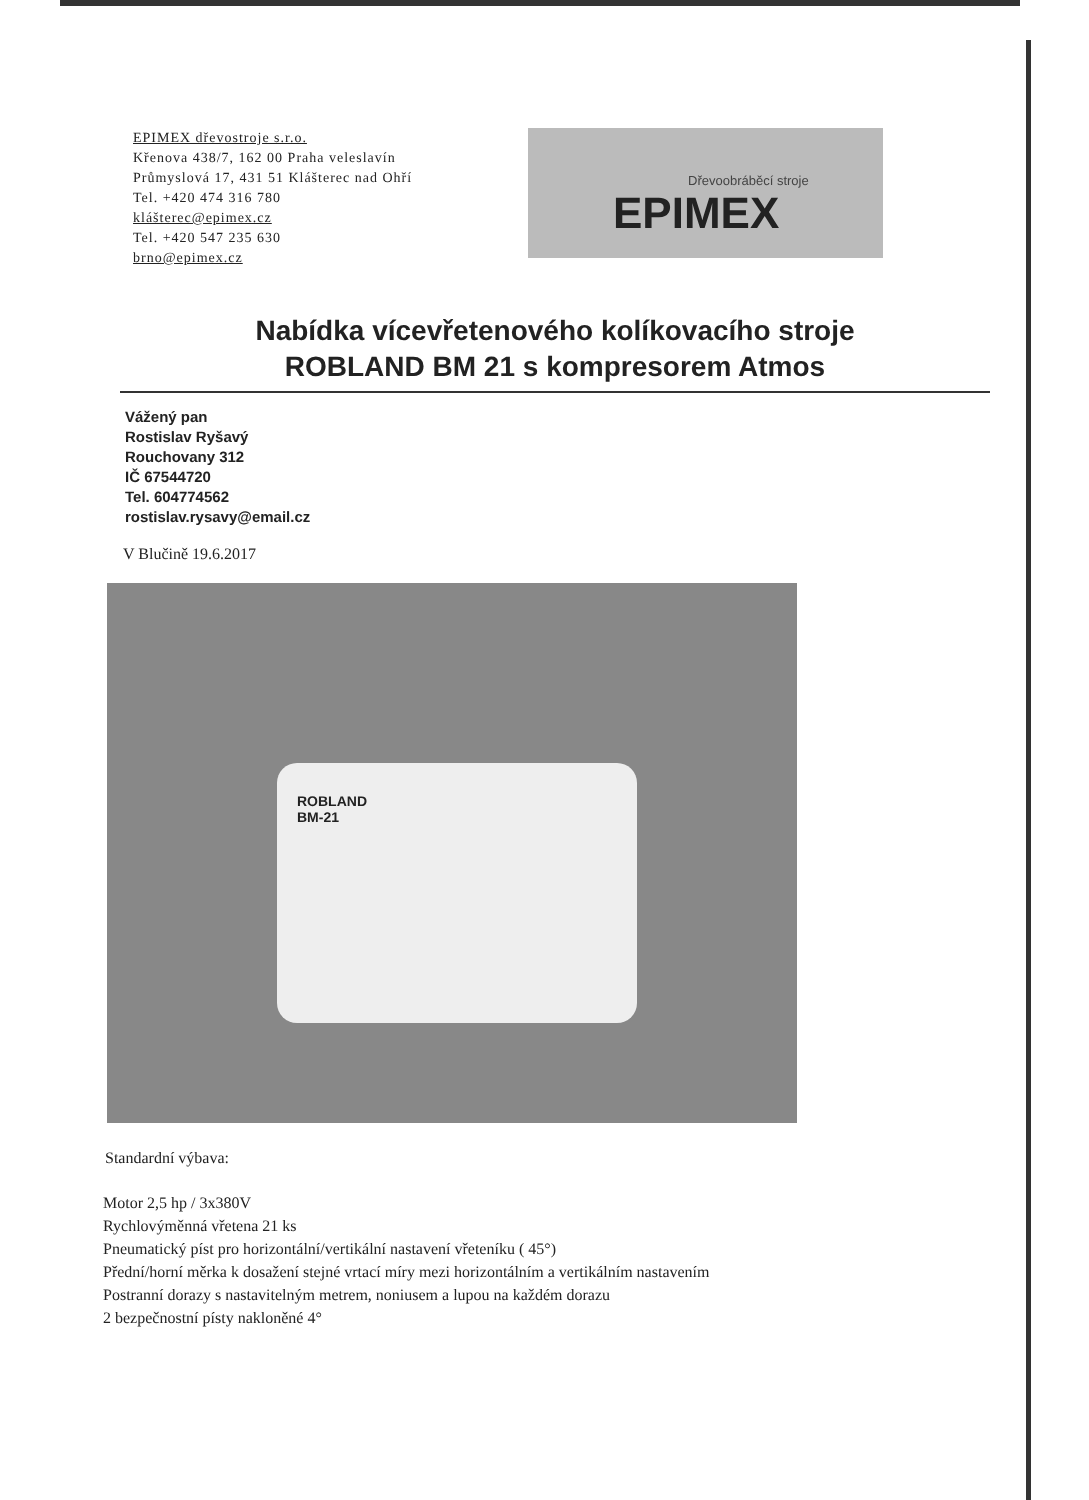EPIMEX dřevostroje s.r.o.
Křenova 438/7, 162 00 Praha veleslavín
Průmyslová 17, 431 51 Klášterec nad Ohří
Tel. +420 474 316 780
klášterec@epimex.cz
Tel. +420 547 235 630
brno@epimex.cz
Dřevoobráběcí stroje
EPIMEX
Nabídka vícevřetenového kolíkovacího stroje
ROBLAND BM 21 s kompresorem Atmos
Vážený pan
Rostislav Ryšavý
Rouchovany 312
IČ 67544720
Tel. 604774562
rostislav.rysavy@email.cz
V Blučině 19.6.2017
ROBLAND
BM-21
Standardní výbava:
Motor 2,5 hp / 3x380V
Rychlovýměnná vřetena 21 ks
Pneumatický píst pro horizontální/vertikální nastavení vřeteníku ( 45°)
Přední/horní měrka k dosažení stejné vrtací míry mezi horizontálním a vertikálním nastavením
Postranní dorazy s nastavitelným metrem, noniusem a lupou na každém dorazu
2 bezpečnostní písty nakloněné 4°